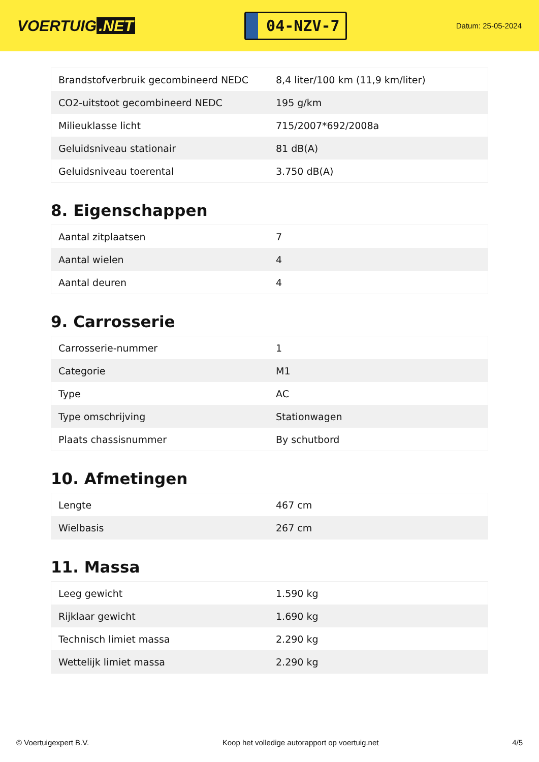VOERTUIG.NET
04-NZV-7
Datum: 25-05-2024
| Brandstofverbruik gecombineerd NEDC | 8,4 liter/100 km (11,9 km/liter) |
| CO2-uitstoot gecombineerd NEDC | 195 g/km |
| Milieuklasse licht | 715/2007*692/2008a |
| Geluidsniveau stationair | 81 dB(A) |
| Geluidsniveau toerental | 3.750 dB(A) |
8. Eigenschappen
| Aantal zitplaatsen | 7 |
| Aantal wielen | 4 |
| Aantal deuren | 4 |
9. Carrosserie
| Carrosserie-nummer | 1 |
| Categorie | M1 |
| Type | AC |
| Type omschrijving | Stationwagen |
| Plaats chassisnummer | By schutbord |
10. Afmetingen
| Lengte | 467 cm |
| Wielbasis | 267 cm |
11. Massa
| Leeg gewicht | 1.590 kg |
| Rijklaar gewicht | 1.690 kg |
| Technisch limiet massa | 2.290 kg |
| Wettelijk limiet massa | 2.290 kg |
© Voertuigexpert B.V. Koop het volledige autorapport op voertuig.net 4/5